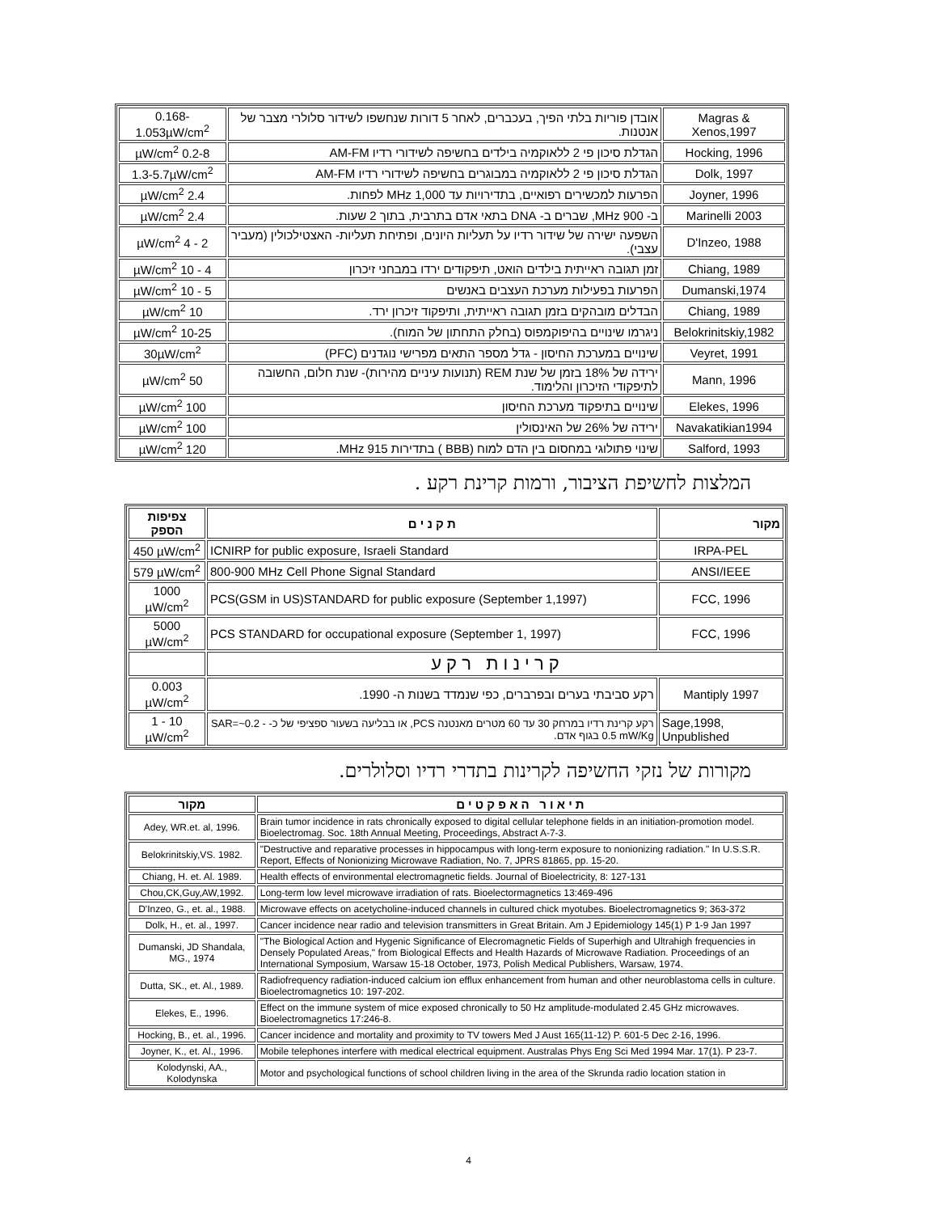| Magras & Xenos,1997 | אובדן פוריות בלתי הפיך, בעכברים, לאחר 5 דורות שנחשפו לשידור סלולרי מצבר של אנטנות. | 0.168-1.053µW/cm<sup>2</sup> |
| Hocking, 1996 | הגדלת סיכון פי 2 ללאוקמיה בילדים בחשיפה לשידורי רדיו AM-FM | 0.2-8 µW/cm<sup>2</sup> |
| Dolk, 1997 | הגדלת סיכון פי 2 ללאוקמיה במבוגרים בחשיפה לשידורי רדיו AM-FM | 1.3-5.7µW/cm<sup>2</sup> |
| Joyner, 1996 | הפרעות למכשירים רפואיים, בתדירויות עד 1,000 MHz לפחות. | 2.4 µW/cm<sup>2</sup> |
| Marinelli 2003 | ב- 900 MHz, שברים ב- DNA בתאי אדם בתרבית, בתוך 2 שעות. | 2.4 µW/cm<sup>2</sup> |
| D'Inzeo, 1988 | השפעה ישירה של שידור רדיו על תעליות היונים, ופתיחת תעליות- האצטילכולין (מעביר עצבי). | 2 - 4 µW/cm<sup>2</sup> |
| Chiang, 1989 | זמן תגובה ראייתית בילדים הואט, תיפקודים ירדו במבחני זיכרון | 4 - 10 µW/cm<sup>2</sup> |
| Dumanski,1974 | הפרעות בפעילות מערכת העצבים באנשים | 5 - 10 µW/cm<sup>2</sup> |
| Chiang, 1989 | הבדלים מובהקים בזמן תגובה ראייתית, ותיפקוד זיכרון ירד. | 10 µW/cm<sup>2</sup> |
| Belokrinitskiy,1982 | ניגרמו שינויים בהיפוקמפוס (בחלק התחתון של המוח). | 10-25 µW/cm<sup>2</sup> |
| Veyret, 1991 | שינויים במערכת החיסון - גדל מספר התאים מפרישי נוגדנים (PFC) | 30µW/cm<sup>2</sup> |
| Mann, 1996 | ירידה של 18% בזמן של שנת REM (תנועות עיניים מהירות)- שנת חלום, החשובה לתיפקודי הזיכרון והלימוד. | 50 µW/cm<sup>2</sup> |
| Elekes, 1996 | שינויים בתיפקוד מערכת החיסון | 100 µW/cm<sup>2</sup> |
| Navakatikian1994 | ירידה של 26% של האינסולין | 100 µW/cm<sup>2</sup> |
| Salford, 1993 | שינוי פתולוגי במחסום בין הדם למוח (BBB ) בתדירות 915 MHz. | 120 µW/cm<sup>2</sup> |
המלצות לחשיפת הציבור, ורמות קרינת רקע .
| צפיפות הספק | ת ק נ י ם | מקור |
| --- | --- | --- |
| 450 µW/cm<sup>2</sup> | ICNIRP for public exposure, Israeli Standard | IRPA-PEL |
| 579 µW/cm<sup>2</sup> | 800-900 MHz Cell Phone Signal Standard | ANSI/IEEE |
| 1000 µW/cm<sup>2</sup> | PCS(GSM in US)STANDARD for public exposure (September 1,1997) | FCC, 1996 |
| 5000 µW/cm<sup>2</sup> | PCS STANDARD for occupational exposure (September 1, 1997) | FCC, 1996 |
| | ק ר י נ ו ת ר ק ע | |
| 0.003 µW/cm<sup>2</sup> | רקע סביבתי בערים ובפרברים, כפי שנמדד בשנות ה- 1990. | Mantiply 1997 |
| 1 - 10 µW/cm<sup>2</sup> | רקע קרינת רדיו במרחק 30 עד 60 מטרים מאנטנה PCS, או בבליעה בשעור ספציפי של כ- SAR=~0.2 - 0.5 mW/Kg בגוף אדם. | Sage,1998, Unpublished |
מקורות של נזקי החשיפה לקרינות בתדרי רדיו וסלולרים.
| מקור | ת י א ו ר ה א פ ק ט י ם |
| --- | --- |
| Adey, WR.et. al, 1996. | Brain tumor incidence in rats chronically exposed to digital cellular telephone fields in an initiation-promotion model. Bioelectromag. Soc. 18th Annual Meeting, Proceedings, Abstract A-7-3. |
| Belokrinitskiy,VS. 1982. | "Destructive and reparative processes in hippocampus with long-term exposure to nonionizing radiation." In U.S.S.R. Report, Effects of Nonionizing Microwave Radiation, No. 7, JPRS 81865, pp. 15-20. |
| Chiang, H. et. Al. 1989. | Health effects of environmental electromagnetic fields. Journal of Bioelectricity, 8: 127-131 |
| Chou,CK,Guy,AW,1992. | Long-term low level microwave irradiation of rats. Bioelectormagnetics 13:469-496 |
| D'Inzeo, G., et. al., 1988. | Microwave effects on acetycholine-induced channels in cultured chick myotubes. Bioelectromagnetics 9; 363-372 |
| Dolk, H., et. al., 1997. | Cancer incidence near radio and television transmitters in Great Britain. Am J Epidemiology 145(1) P 1-9 Jan 1997 |
| Dumanski, JD Shandala, MG., 1974 | "The Biological Action and Hygenic Significance of Elecromagnetic Fields of Superhigh and Ultrahigh frequencies in Densely Populated Areas," from Biological Effects and Health Hazards of Microwave Radiation. Proceedings of an International Symposium, Warsaw 15-18 October, 1973, Polish Medical Publishers, Warsaw, 1974. |
| Dutta, SK., et. Al., 1989. | Radiofrequency radiation-induced calcium ion efflux enhancement from human and other neuroblastoma cells in culture. Bioelectromagnetics 10: 197-202. |
| Elekes, E., 1996. | Effect on the immune system of mice exposed chronically to 50 Hz amplitude-modulated 2.45 GHz microwaves. Bioelectromagnetics 17:246-8. |
| Hocking, B., et. al., 1996. | Cancer incidence and mortality and proximity to TV towers Med J Aust 165(11-12) P. 601-5 Dec 2-16, 1996. |
| Joyner, K., et. Al., 1996. | Mobile telephones interfere with medical electrical equipment. Australas Phys Eng Sci Med 1994 Mar. 17(1). P 23-7. |
| Kolodynski, AA., Kolodynska | Motor and psychological functions of school children living in the area of the Skrunda radio location station in |
4